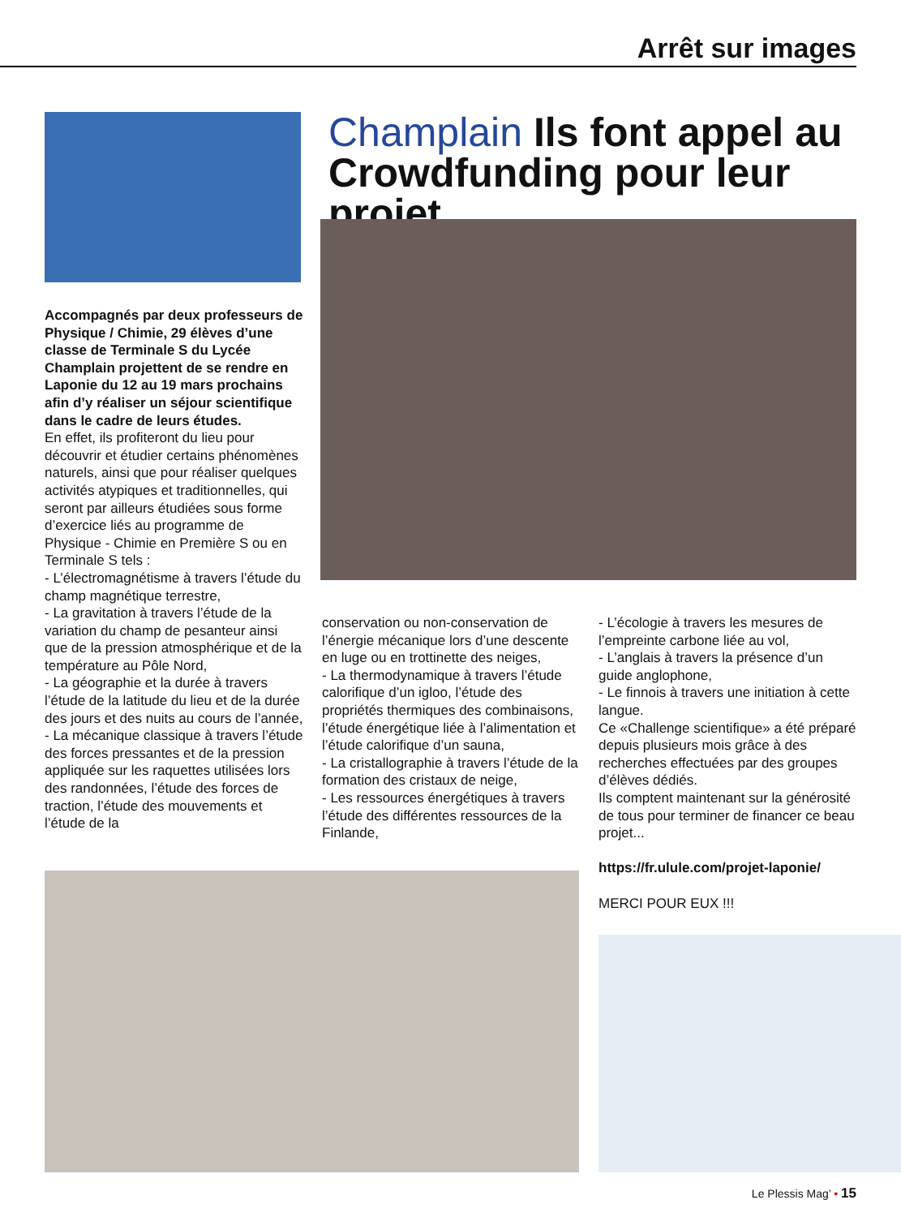Arrêt sur images
Champlain Ils font appel au Crowdfunding pour leur projet
Accompagnés par deux professeurs de Physique / Chimie, 29 élèves d’une classe de Terminale S du Lycée Champlain projettent de se rendre en Laponie du 12 au 19 mars prochains afin d’y réaliser un séjour scientifique dans le cadre de leurs études.
En effet, ils profiteront du lieu pour découvrir et étudier certains phénomènes naturels, ainsi que pour réaliser quelques activités atypiques et traditionnelles, qui seront par ailleurs étudiées sous forme d’exercice liés au programme de Physique - Chimie en Première S ou en Terminale S tels :
- L’électromagnétisme à travers l’étude du champ magnétique terrestre,
- La gravitation à travers l’étude de la variation du champ de pesanteur ainsi que de la pression atmosphérique et de la température au Pôle Nord,
- La géographie et la durée à travers l’étude de la latitude du lieu et de la durée des jours et des nuits au cours de l’année,
- La mécanique classique à travers l’étude des forces pressantes et de la pression appliquée sur les raquettes utilisées lors des randonnées, l’étude des forces de traction, l’étude des mouvements et l’étude de la
conservation ou non-conservation de l’énergie mécanique lors d’une descente en luge ou en trottinette des neiges,
- La thermodynamique à travers l’étude calorifique d’un igloo, l’étude des propriétés thermiques des combinaisons, l’étude énergétique liée à l’alimentation et l’étude calorifique d’un sauna,
- La cristallographie à travers l’étude de la formation des cristaux de neige,
- Les ressources énergétiques à travers l’étude des différentes ressources de la Finlande,
- L’écologie à travers les mesures de l’empreinte carbone liée au vol,
- L’anglais à travers la présence d’un guide anglophone,
- Le finnois à travers une initiation à cette langue.
Ce «Challenge scientifique» a été préparé depuis plusieurs mois grâce à des recherches effectuées par des groupes d’élèves dédiés.
Ils comptent maintenant sur la générosité de tous pour terminer de financer ce beau projet...
https://fr.ulule.com/projet-laponie/
MERCI POUR EUX !!!
Le Plessis Mag’ • 15